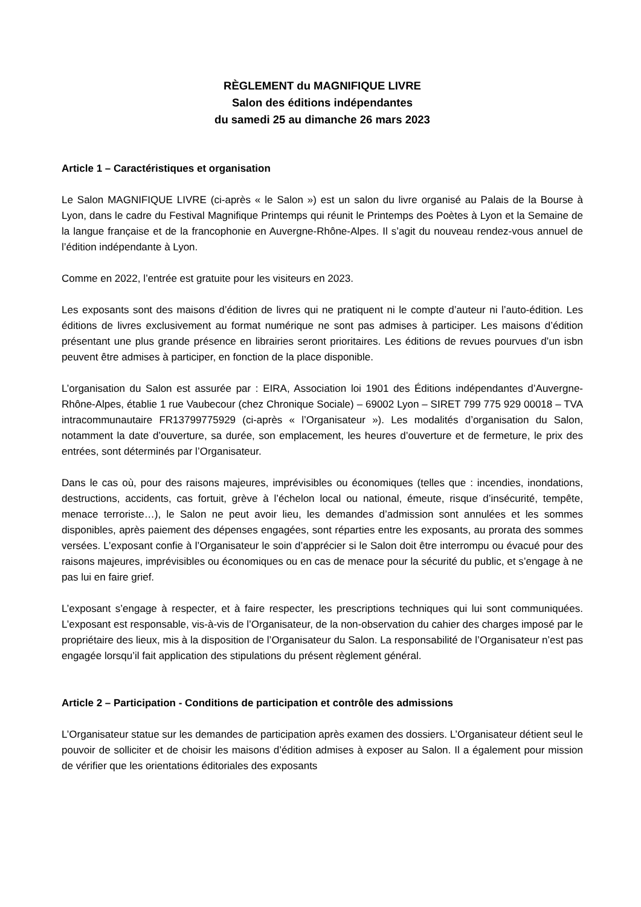RÈGLEMENT du MAGNIFIQUE LIVRE
Salon des éditions indépendantes
du samedi 25 au dimanche 26 mars 2023
Article 1 – Caractéristiques et organisation
Le Salon MAGNIFIQUE LIVRE (ci-après « le Salon ») est un salon du livre organisé au Palais de la Bourse à Lyon, dans le cadre du Festival Magnifique Printemps qui réunit le Printemps des Poètes à Lyon et la Semaine de la langue française et de la francophonie en Auvergne-Rhône-Alpes. Il s’agit du nouveau rendez-vous annuel de l’édition indépendante à Lyon.
Comme en 2022, l’entrée est gratuite pour les visiteurs en 2023.
Les exposants sont des maisons d’édition de livres qui ne pratiquent ni le compte d’auteur ni l’auto-édition. Les éditions de livres exclusivement au format numérique ne sont pas admises à participer. Les maisons d’édition présentant une plus grande présence en librairies seront prioritaires. Les éditions de revues pourvues d’un isbn peuvent être admises à participer, en fonction de la place disponible.
L’organisation du Salon est assurée par : EIRA, Association loi 1901 des Éditions indépendantes d’Auvergne-Rhône-Alpes, établie 1 rue Vaubecour (chez Chronique Sociale) – 69002 Lyon – SIRET 799 775 929 00018 – TVA intracommunautaire FR13799775929 (ci-après « l’Organisateur »). Les modalités d’organisation du Salon, notamment la date d’ouverture, sa durée, son emplacement, les heures d’ouverture et de fermeture, le prix des entrées, sont déterminés par l’Organisateur.
Dans le cas où, pour des raisons majeures, imprévisibles ou économiques (telles que : incendies, inondations, destructions, accidents, cas fortuit, grève à l’échelon local ou national, émeute, risque d’insécurité, tempête, menace terroriste…), le Salon ne peut avoir lieu, les demandes d’admission sont annulées et les sommes disponibles, après paiement des dépenses engagées, sont réparties entre les exposants, au prorata des sommes versées. L’exposant confie à l’Organisateur le soin d’apprécier si le Salon doit être interrompu ou évacué pour des raisons majeures, imprévisibles ou économiques ou en cas de menace pour la sécurité du public, et s’engage à ne pas lui en faire grief.
L’exposant s’engage à respecter, et à faire respecter, les prescriptions techniques qui lui sont communiquées. L’exposant est responsable, vis-à-vis de l’Organisateur, de la non-observation du cahier des charges imposé par le propriétaire des lieux, mis à la disposition de l’Organisateur du Salon. La responsabilité de l’Organisateur n’est pas engagée lorsqu’il fait application des stipulations du présent règlement général.
Article 2 – Participation - Conditions de participation et contrôle des admissions
L’Organisateur statue sur les demandes de participation après examen des dossiers. L’Organisateur détient seul le pouvoir de solliciter et de choisir les maisons d’édition admises à exposer au Salon. Il a également pour mission de vérifier que les orientations éditoriales des exposants